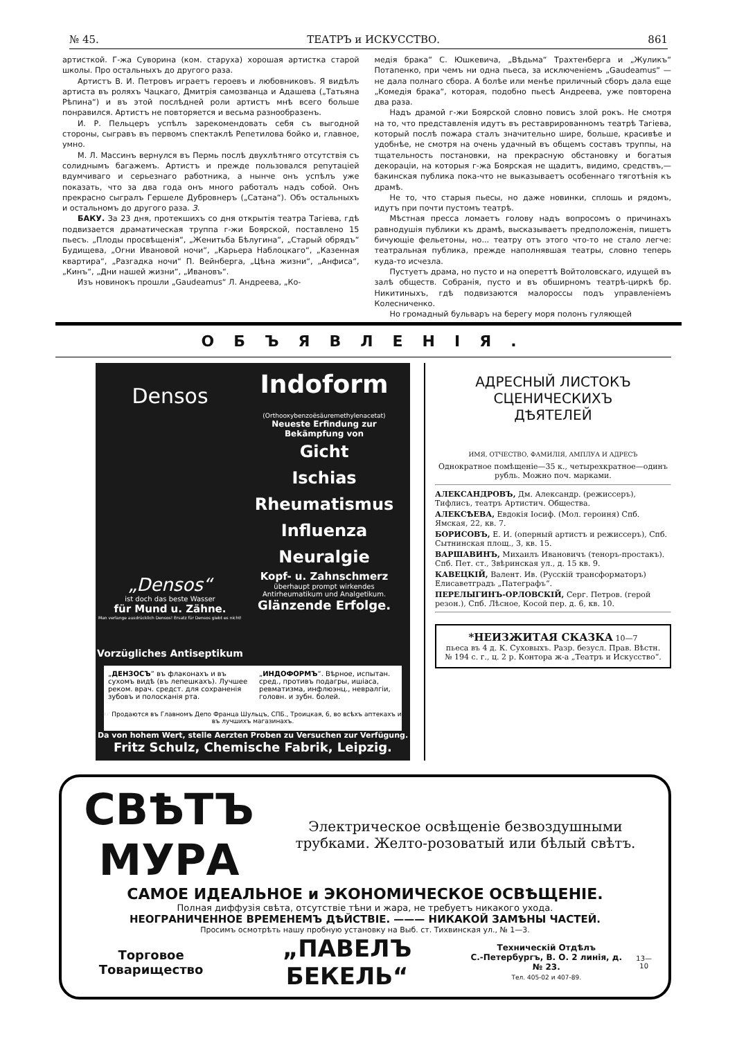№ 45. ТЕАТРЪ и ИСКУССТВО. 861
артисткой. Г-жа Суворина (ком. старуха) хорошая артистка старой школы. Про остальныхъ до другого раза.
Артистъ В. И. Петровъ играетъ героевъ и любовниковъ. Я видѣлъ артиста въ роляхъ Чацкаго, Дмитрія самозванца и Адашева („Татьяна Рѣпина“) и въ этой послѣдней роли артистъ мнѣ всего больше понравился. Артистъ не повторяется и весьма разнообразенъ.
И. Р. Пельцеръ успѣлъ зарекомендовать себя съ выгодной стороны, сыгравъ въ первомъ спектаклѣ Репетилова бойко и, главное, умно.
М. Л. Массинъ вернулся въ Пермь послѣ двухлѣтняго отсутствія съ солиднымъ багажемъ. Артистъ и прежде пользовался репутаціей вдумчиваго и серьезнаго работника, а нынче онъ успѣлъ уже показать, что за два года онъ много работалъ надъ собой. Онъ прекрасно сыгралъ Гершеле Дубровнеръ („Сатана“). Объ остальныхъ и остальномъ до другого раза. З.
БАКУ. За 23 дня, протекшихъ со дня открытія театра Тагіева, гдѣ подвизается драматическая труппа г-жи Боярской, поставлено 15 пьесъ. „Плоды просвѣщенія“, „Женитьба Бѣлугина“, „Старый обрядъ“ Будищева, „Огни Ивановой ночи“, „Карьера Наблоцкаго“, „Казенная квартира“, „Разгадка ночи“ П. Вейнберга, „Цѣна жизни“, „Анфиса“, „Кинъ“, „Дни нашей жизни“, „Ивановъ“.
Изъ новинокъ прошли „Gaudeamus“ Л. Андреева, „Ко-
медія брака“ С. Юшкевича, „Вѣдьма“ Трахтенберга и „Жуликъ“ Потапенко, при чемъ ни одна пьеса, за исключеніемъ „Gaudeamus“ — не дала полнаго сбора. А болѣе или менѣе приличный сборъ дала еще „Комедія брака“, которая, подобно пьесѣ Андреева, уже повторена два раза.
Надъ драмой г-жи Боярской словно повисъ злой рокъ. Не смотря на то, что представленія идутъ въ реставрированномъ театрѣ Тагіева, который послѣ пожара сталъ значительно шире, больше, красивѣе и удобнѣе, не смотря на очень удачный въ общемъ составъ труппы, на тщательность постановки, на прекрасную обстановку и богатыя декораціи, на которыя г-жа Боярская не щадитъ, видимо, средствъ,— бакинская публика пока-что не выказываетъ особеннаго тяготѣнія къ драмѣ.
Не то, что старыя пьесы, но даже новинки, сплошь и рядомъ, идутъ при почти пустомъ театрѣ.
Мѣстная пресса ломаетъ голову надъ вопросомъ о причинахъ равнодушія публики къ драмѣ, высказываетъ предположенія, пишетъ бичующіе фельетоны, но... театру отъ этого что-то не стало легче: театральная публика, прежде наполнявшая театры, словно теперь куда-то исчезла.
Пустуетъ драма, но пусто и на опереттѣ Войтоловскаго, идущей въ залѣ обществ. Собранія, пусто и въ обширномъ театрѣ-циркѣ бр. Никитиныхъ, гдѣ подвизаются малороссы подъ управленіемъ Колесниченко.
Но громадный бульваръ на берегу моря полонъ гуляющей
ОБЪЯВЛЕНІЯ.
Densos
„Densos“
ist doch das beste Wasser
für Mund u. Zähne.
Man verlange ausdrücklich Densos! Ersatz für Densos giebt es nicht!
Vorzügliches Antiseptikum
Indoform
(Orthooxybenzoësäuremethylenacetat)
Neueste Erfindung zur Bekämpfung von
Gicht
Ischias
Rheumatismus
Influenza
Neuralgie
Kopf- u. Zahnschmerz
überhaupt prompt wirkendes Antirheumatikum und Analgetikum.
Glänzende Erfolge.
„ДЕНЗОСЪ“ въ флаконахъ и въ сухомъ видѣ (въ лепешкахъ). Лучшее реком. врач. средст. для сохраненія зубовъ и полосканія рта.
„ИНДОФОРМЪ“. Вѣрное, испытан. сред., противъ подагры, ишіаса, ревматизма, инфлюэнц., невралгіи, головн. и зубн. болей.
☞ Продаются въ Главномъ Депо Франца Шульцъ, СПБ., Троицкая, 6, во всѣхъ аптекахъ и въ лучшихъ магазинахъ.
Da von hohem Wert, stelle Aerzten Proben zu Versuchen zur Verfügung.
Fritz Schulz, Chemische Fabrik, Leipzig.
АДРЕСНЫЙ ЛИСТОКЪ
СЦЕНИЧЕСКИХЪ
ДѢЯТЕЛЕЙ
ИМЯ, ОТЧЕСТВО, ФАМИЛІЯ, АМПЛУА И АДРЕСЪ
Однократное помѣщеніе—35 к., четырехкратное—одинъ рубль. Можно поч. марками.
АЛЕКСАНДРОВЪ, Дм. Александр. (режиссеръ), Тифлисъ, театръ Артистич. Общества.
АЛЕКСѢЕВА, Евдокія Іосиф. (Мол. героиня) Спб. Ямская, 22, кв. 7.
БОРИСОВЪ, Е. И. (оперный артистъ и режиссеръ), Спб. Сытнинская площ., 3, кв. 15.
ВАРШАВИНЪ, Михаилъ Ивановичъ (теноръ-простакъ). Спб. Пет. ст., Звѣринская ул., д. 15 кв. 9.
КАВЕЦКІЙ, Валент. Ив. (Русскій трансформаторъ) Елисаветградъ „Патеграфъ“.
ПЕРЕЛЫГИНЪ-ОРЛОВСКІЙ, Серг. Петров. (герой резон.), Спб. Лѣсное, Косой пер. д. 6, кв. 10.
*НЕИЗЖИТАЯ СКАЗКА 10—7
пьеса въ 4 д. К. Суховыхъ. Разр. безусл. Прав. Вѣстн. № 194 с. г., ц. 2 р. Контора ж-а „Театръ и Искусство“.
СВѢТЪ МУРА
Электрическое освѣщеніе безвоздушными трубками. Желто-розоватый или бѣлый свѣтъ.
САМОЕ ИДЕАЛЬНОЕ и ЭКОНОМИЧЕСКОЕ ОСВѢЩЕНІЕ.
Полная диффузія свѣта, отсутствіе тѣни и жара, не требуетъ никакого ухода.
НЕОГРАНИЧЕННОЕ ВРЕМЕНЕМЪ ДѢЙСТВІЕ. ——— НИКАКОЙ ЗАМѢНЫ ЧАСТЕЙ.
Просимъ осмотрѣть нашу пробную установку на Выб. ст. Тихвинская ул., № 1—3.
Торговое Товарищество „ПАВЕЛЪ БЕКЕЛЬ“Техническій Отдѣлъ
С.-Петербургъ, В. О. 2 линія, д. № 23.
Тел. 405-02 и 407-89. 13—10